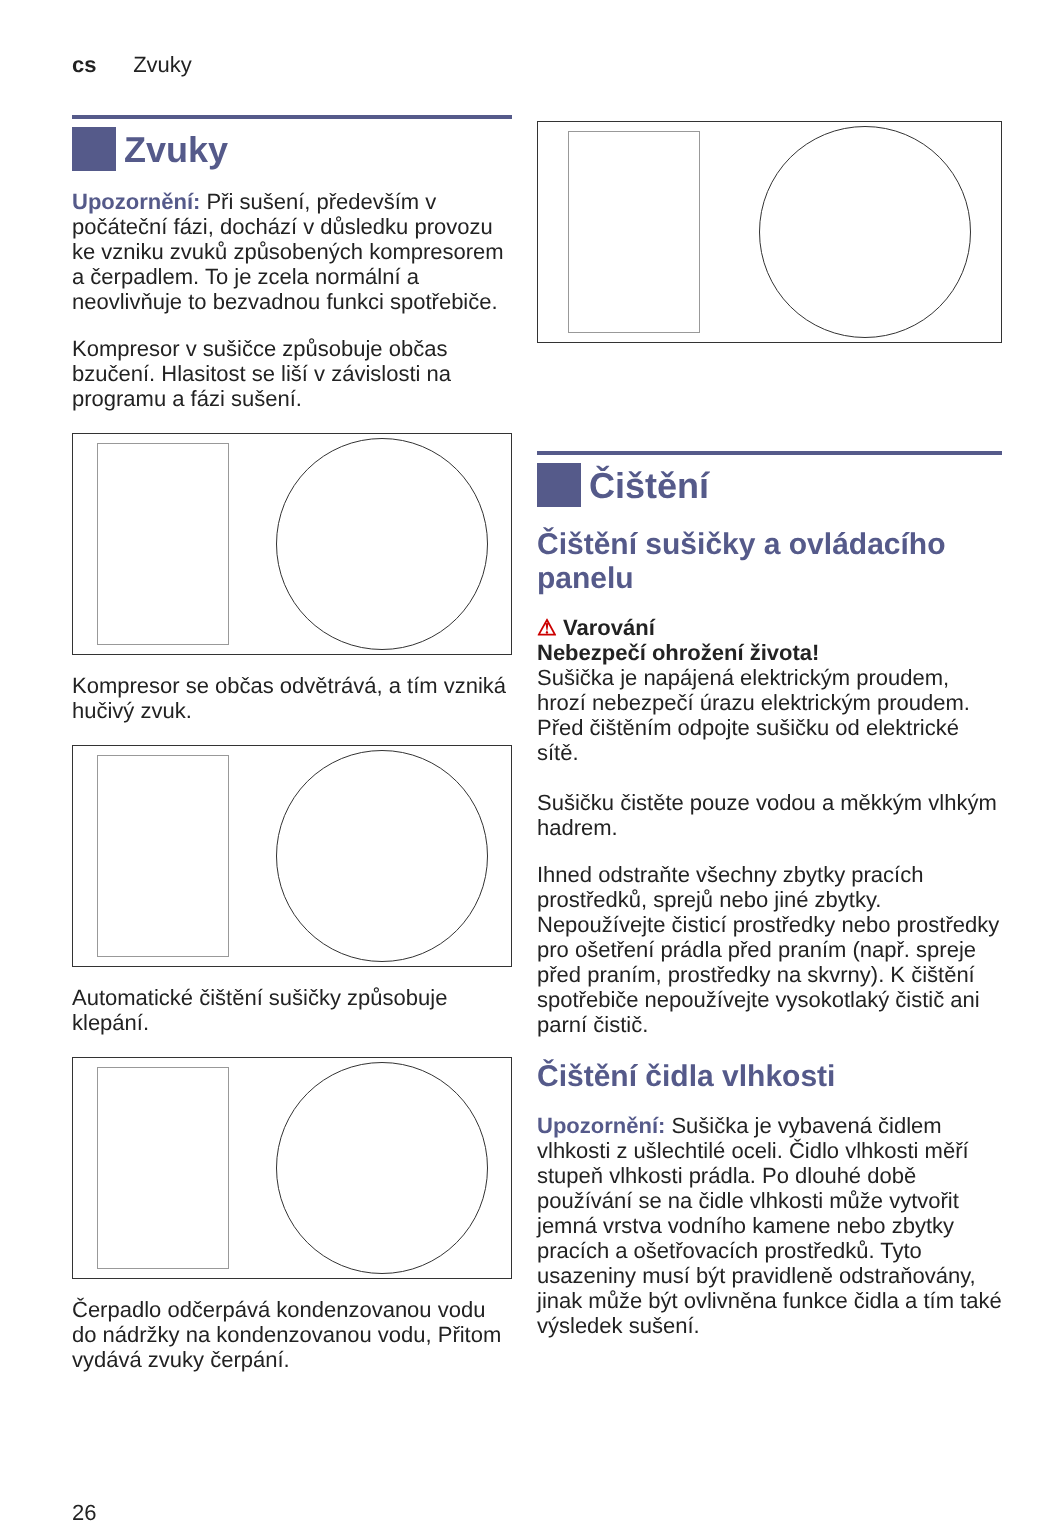cs Zvuky
Zvuky
Upozornění: Při sušení, především v počáteční fázi, dochází v důsledku provozu ke vzniku zvuků způsobených kompresorem a čerpadlem. To je zcela normální a neovlivňuje to bezvadnou funkci spotřebiče.
Kompresor v sušičce způsobuje občas bzučení. Hlasitost se liší v závislosti na programu a fázi sušení.
Kompresor se občas odvětrává, a tím vzniká hučivý zvuk.
Automatické čištění sušičky způsobuje klepání.
Čerpadlo odčerpává kondenzovanou vodu do nádržky na kondenzovanou vodu, Přitom vydává zvuky čerpání.
Čištění
Čištění sušičky a ovládacího panelu
⚠ Varování
Nebezpečí ohrožení života!
Sušička je napájená elektrickým proudem, hrozí nebezpečí úrazu elektrickým proudem.
Před čištěním odpojte sušičku od elektrické sítě.
Sušičku čistěte pouze vodou a měkkým vlhkým hadrem.
Ihned odstraňte všechny zbytky pracích prostředků, sprejů nebo jiné zbytky. Nepoužívejte čisticí prostředky nebo prostředky pro ošetření prádla před praním (např. spreje před praním, prostředky na skvrny). K čištění spotřebiče nepoužívejte vysokotlaký čistič ani parní čistič.
Čištění čidla vlhkosti
Upozornění: Sušička je vybavená čidlem vlhkosti z ušlechtilé oceli. Čidlo vlhkosti měří stupeň vlhkosti prádla. Po dlouhé době používání se na čidle vlhkosti může vytvořit jemná vrstva vodního kamene nebo zbytky pracích a ošetřovacích prostředků. Tyto usazeniny musí být pravidleně odstraňovány, jinak může být ovlivněna funkce čidla a tím také výsledek sušení.
26